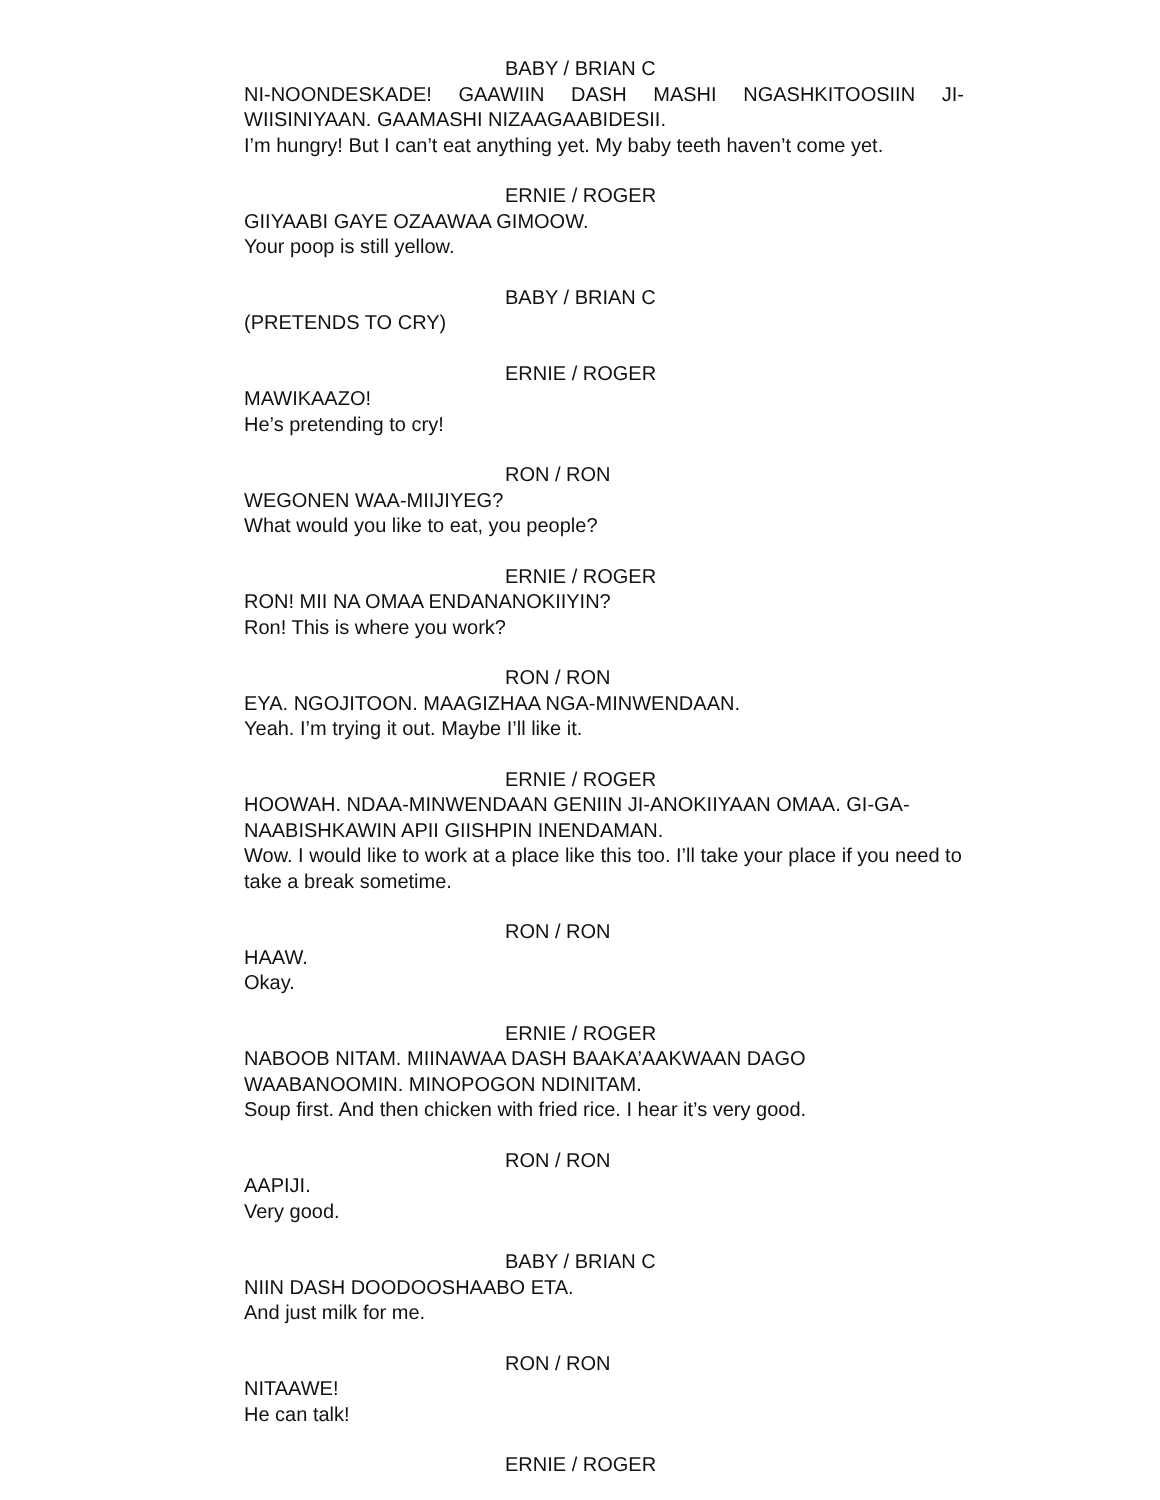BABY / BRIAN C
NI-NOONDESKADE! GAAWIIN DASH MASHI NGASHKITOOSIIN JI-WIISINIYAAN. GAAMASHI NIZAAGAABIDESII.
I’m hungry! But I can’t eat anything yet. My baby teeth haven’t come yet.
ERNIE / ROGER
GIIYAABI GAYE OZAAWAA GIMOOW.
Your poop is still yellow.
BABY / BRIAN C
(PRETENDS TO CRY)
ERNIE / ROGER
MAWIKAAZO!
He’s pretending to cry!
RON / RON
WEGONEN WAA-MIIJIYEG?
What would you like to eat, you people?
ERNIE / ROGER
RON! MII NA OMAA ENDANANOKIIYIN?
Ron! This is where you work?
RON / RON
EYA. NGOJITOON. MAAGIZHAA NGA-MINWENDAAN.
Yeah. I’m trying it out. Maybe I’ll like it.
ERNIE / ROGER
HOOWAH. NDAA-MINWENDAAN GENIIN JI-ANOKIIYAAN OMAA. GI-GA-NAABISHKAWIN APII GIISHPIN INENDAMAN.
Wow. I would like to work at a place like this too. I’ll take your place if you need to take a break sometime.
RON / RON
HAAW.
Okay.
ERNIE / ROGER
NABOOB NITAM. MIINAWAA DASH BAAKA’AAKWAAN DAGO WAABANOOMIN. MINOPOGON NDINITAM.
Soup first. And then chicken with fried rice. I hear it’s very good.
RON / RON
AAPIJI.
Very good.
BABY / BRIAN C
NIIN DASH DOODOOSHAABO ETA.
And just milk for me.
RON / RON
NITAAWE!
He can talk!
ERNIE / ROGER